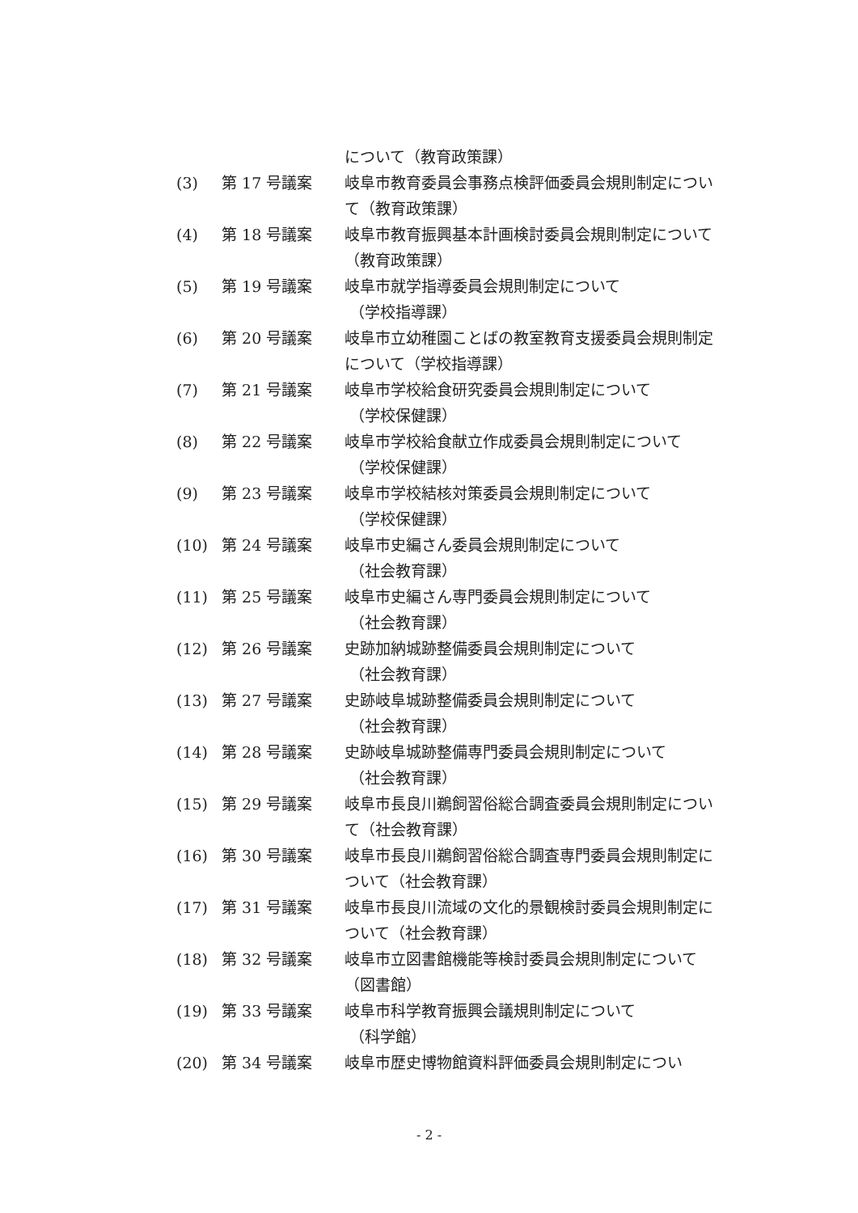について（教育政策課）
(3) 第 17 号議案 岐阜市教育委員会事務点検評価委員会規則制定について（教育政策課）
(4) 第 18 号議案 岐阜市教育振興基本計画検討委員会規則制定について（教育政策課）
(5) 第 19 号議案 岐阜市就学指導委員会規則制定について
（学校指導課）
(6) 第 20 号議案 岐阜市立幼稚園ことばの教室教育支援委員会規則制定について（学校指導課）
(7) 第 21 号議案 岐阜市学校給食研究委員会規則制定について
（学校保健課）
(8) 第 22 号議案 岐阜市学校給食献立作成委員会規則制定について
（学校保健課）
(9) 第 23 号議案 岐阜市学校結核対策委員会規則制定について
（学校保健課）
(10) 第 24 号議案 岐阜市史編さん委員会規則制定について
（社会教育課）
(11) 第 25 号議案 岐阜市史編さん専門委員会規則制定について
（社会教育課）
(12) 第 26 号議案 史跡加納城跡整備委員会規則制定について
（社会教育課）
(13) 第 27 号議案 史跡岐阜城跡整備委員会規則制定について
（社会教育課）
(14) 第 28 号議案 史跡岐阜城跡整備専門委員会規則制定について
（社会教育課）
(15) 第 29 号議案 岐阜市長良川鵜飼習俗総合調査委員会規則制定について（社会教育課）
(16) 第 30 号議案 岐阜市長良川鵜飼習俗総合調査専門委員会規則制定について（社会教育課）
(17) 第 31 号議案 岐阜市長良川流域の文化的景観検討委員会規則制定について（社会教育課）
(18) 第 32 号議案 岐阜市立図書館機能等検討委員会規則制定について（図書館）
(19) 第 33 号議案 岐阜市科学教育振興会議規則制定について
（科学館）
(20) 第 34 号議案 岐阜市歴史博物館資料評価委員会規則制定につい
- 2 -